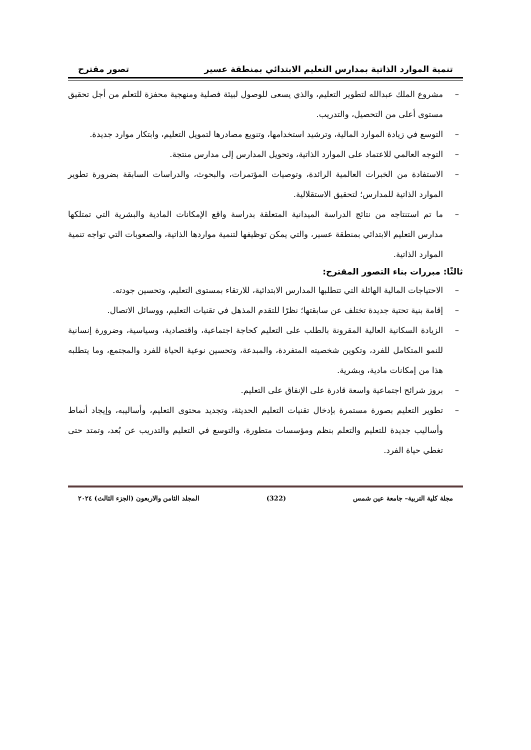تنمية الموارد الذاتية بمدارس التعليم الابتدائي بمنطقة عسير تصور مقترح
– مشروع الملك عبدالله لتطوير التعليم، والذي يسعى للوصول لبيئة فصلية ومنهجية محفزة للتعلم من أجل تحقيق مستوى أعلى من التحصيل، والتدريب.
– التوسع في زيادة الموارد المالية، وترشيد استخدامها، وتنويع مصادرها لتمويل التعليم، وابتكار موارد جديدة.
– التوجه العالمي للاعتماد على الموارد الذاتية، وتحويل المدارس إلى مدارس منتجة.
– الاستفادة من الخبرات العالمية الرائدة، وتوصيات المؤتمرات، والبحوث، والدراسات السابقة بضرورة تطوير الموارد الذاتية للمدارس؛ لتحقيق الاستقلالية.
– ما تم استنتاجه من نتائج الدراسة الميدانية المتعلقة بدراسة واقع الإمكانات المادية والبشرية التي تمتلكها مدارس التعليم الابتدائي بمنطقة عسير، والتي يمكن توظيفها لتنمية مواردها الذاتية، والصعوبات التي تواجه تنمية الموارد الذاتية.
ثالثًا: مبررات بناء التصور المقترح:
– الاحتياجات المالية الهائلة التي تتطلبها المدارس الابتدائية، للارتقاء بمستوى التعليم، وتحسين جودته.
– إقامة بنية تحتية جديدة تختلف عن سابقتها؛ نظرًا للتقدم المذهل في تقنيات التعليم، ووسائل الاتصال.
– الزيادة السكانية العالية المقرونة بالطلب على التعليم كحاجة اجتماعية، واقتصادية، وسياسية، وضرورة إنسانية للنمو المتكامل للفرد، وتكوين شخصيته المتفردة، والمبدعة، وتحسين نوعية الحياة للفرد والمجتمع، وما يتطلبه هذا من إمكانات مادية، وبشرية.
– بروز شرائح اجتماعية واسعة قادرة على الإنفاق على التعليم.
– تطوير التعليم بصورة مستمرة بإدخال تقنيات التعليم الحديثة، وتجديد محتوى التعليم، وأساليبه، وإيجاد أنماط وأساليب جديدة للتعليم والتعلم بنظم ومؤسسات متطورة، والتوسع في التعليم والتدريب عن بُعد، وتمتد حتى تغطي حياة الفرد.
مجلة كلية التربية– جامعة عين شمس (322) المجلد الثامن والاربعون (الجزء الثالث) ٢٠٢٤